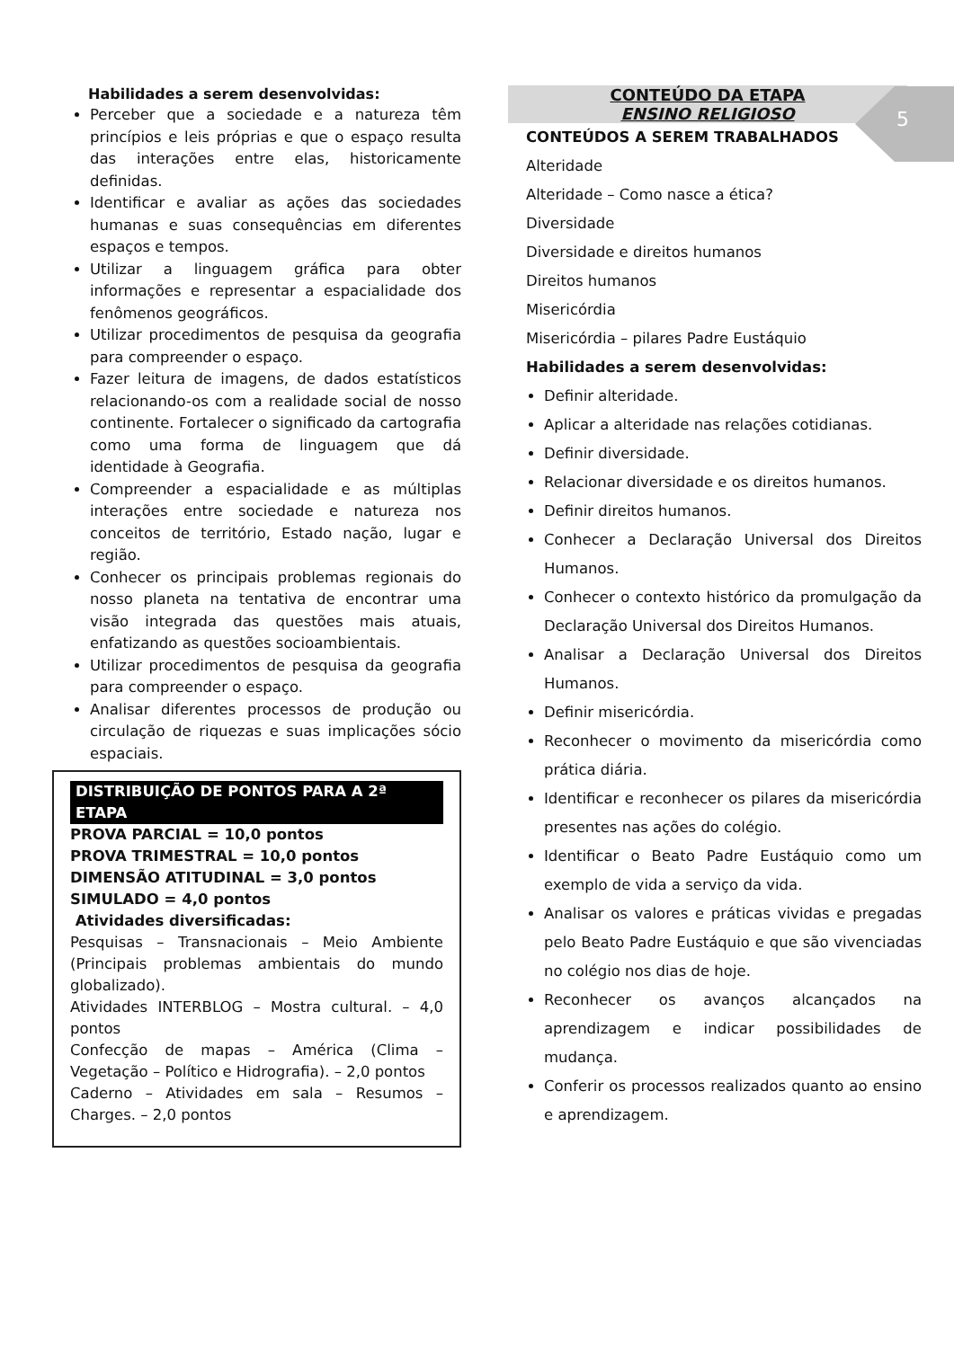5
Habilidades a serem desenvolvidas:
Perceber que a sociedade e a natureza têm princípios e leis próprias e que o espaço resulta das interações entre elas, historicamente definidas.
Identificar e avaliar as ações das sociedades humanas e suas consequências em diferentes espaços e tempos.
Utilizar a linguagem gráfica para obter informações e representar a espacialidade dos fenômenos geográficos.
Utilizar procedimentos de pesquisa da geografia para compreender o espaço.
Fazer leitura de imagens, de dados estatísticos relacionando-os com a realidade social de nosso continente. Fortalecer o significado da cartografia como uma forma de linguagem que dá identidade à Geografia.
Compreender a espacialidade e as múltiplas interações entre sociedade e natureza nos conceitos de território, Estado nação, lugar e região.
Conhecer os principais problemas regionais do nosso planeta na tentativa de encontrar uma visão integrada das questões mais atuais, enfatizando as questões socioambientais.
Utilizar procedimentos de pesquisa da geografia para compreender o espaço.
Analisar diferentes processos de produção ou circulação de riquezas e suas implicações sócio espaciais.
DISTRIBUIÇÃO DE PONTOS PARA A 2ª ETAPA
PROVA PARCIAL = 10,0 pontos
PROVA TRIMESTRAL = 10,0 pontos
DIMENSÃO ATITUDINAL = 3,0 pontos
SIMULADO = 4,0 pontos
Atividades diversificadas:
Pesquisas – Transnacionais – Meio Ambiente (Principais problemas ambientais do mundo globalizado).
Atividades INTERBLOG – Mostra cultural. – 4,0 pontos
Confecção de mapas – América (Clima – Vegetação – Político e Hidrografia). – 2,0 pontos
Caderno – Atividades em sala – Resumos – Charges. – 2,0 pontos
CONTEÚDO DA ETAPA
ENSINO RELIGIOSO
CONTEÚDOS A SEREM TRABALHADOS
Alteridade
Alteridade – Como nasce a ética?
Diversidade
Diversidade e direitos humanos
Direitos humanos
Misericórdia
Misericórdia – pilares Padre Eustáquio
Habilidades a serem desenvolvidas:
Definir alteridade.
Aplicar a alteridade nas relações cotidianas.
Definir diversidade.
Relacionar diversidade e os direitos humanos.
Definir direitos humanos.
Conhecer a Declaração Universal dos Direitos Humanos.
Conhecer o contexto histórico da promulgação da Declaração Universal dos Direitos Humanos.
Analisar a Declaração Universal dos Direitos Humanos.
Definir misericórdia.
Reconhecer o movimento da misericórdia como prática diária.
Identificar e reconhecer os pilares da misericórdia presentes nas ações do colégio.
Identificar o Beato Padre Eustáquio como um exemplo de vida a serviço da vida.
Analisar os valores e práticas vividas e pregadas pelo Beato Padre Eustáquio e que são vivenciadas no colégio nos dias de hoje.
Reconhecer os avanços alcançados na aprendizagem e indicar possibilidades de mudança.
Conferir os processos realizados quanto ao ensino e aprendizagem.